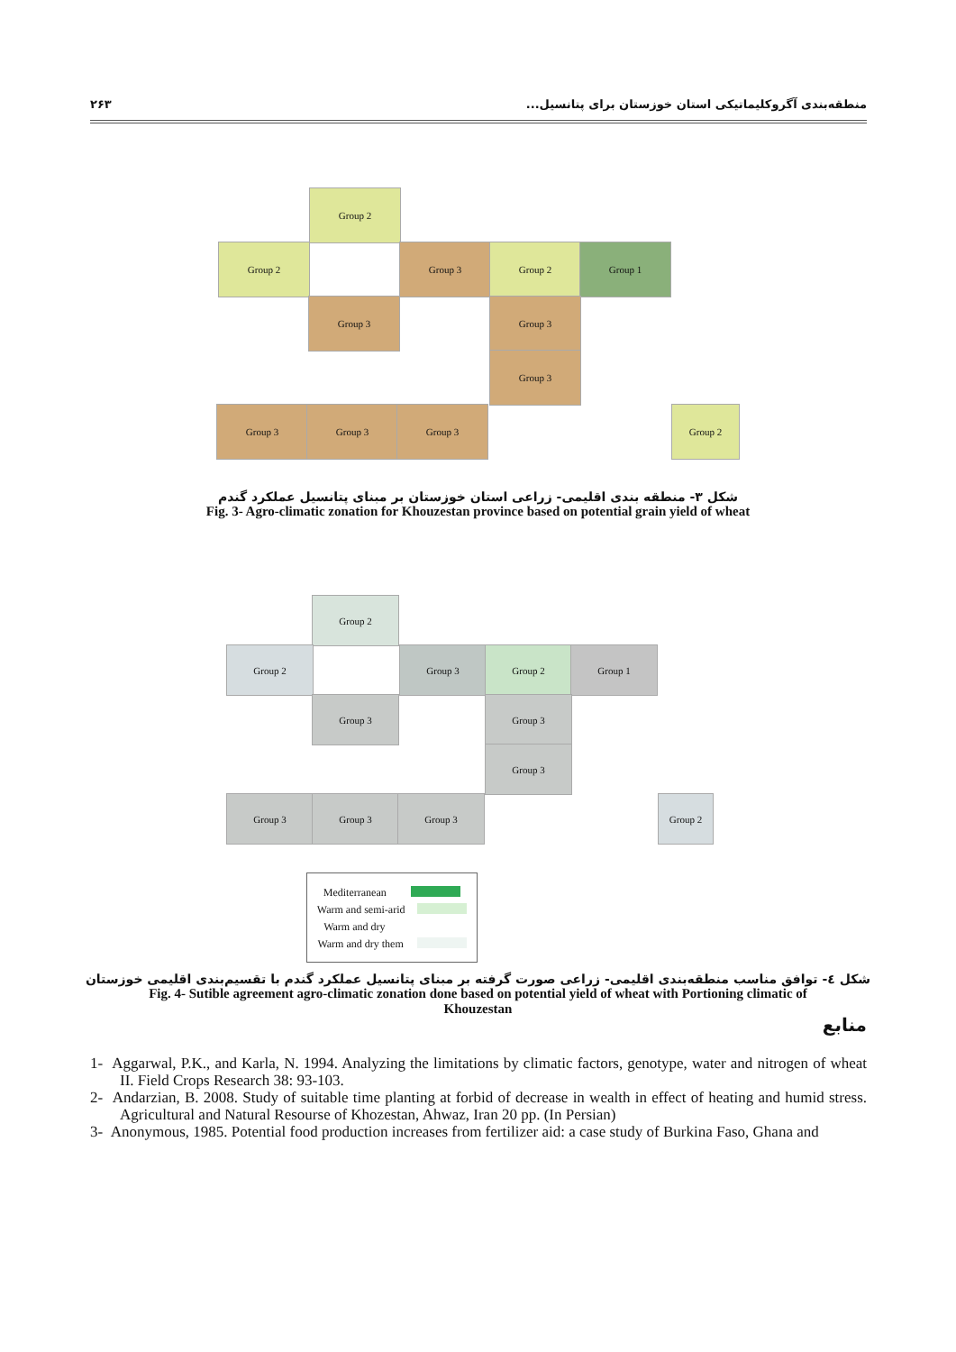منطقه‌بندی آگروکلیماتیکی استان خوزستان برای پتانسیل... ۲۶۳
Group 2
Group 2 Group 3 Group 2 Group 1
Group 3 Group 3
Group 3
Group 3 Group 3 Group 3 Group 2
شکل ۳- منطقه بندی اقلیمی- زراعی استان خوزستان بر مبنای پتانسیل عملکرد گندم
Fig. 3- Agro-climatic zonation for Khouzestan province based on potential grain yield of wheat
Group 2
Group 2 Group 3 Group 2 Group 1
Group 3 Group 3
Group 3
Group 3 Group 3 Group 3 Group 2
Mediterranean
Warm and semi-arid
Warm and dry
Warm and dry them
شکل ٤- توافق مناسب منطقه‌بندی اقلیمی- زراعی صورت گرفته بر مبنای پتانسیل عملکرد گندم با تقسیم‌بندی اقلیمی خوزستان
Fig. 4- Sutible agreement agro-climatic zonation done based on potential yield of wheat with Portioning climatic of
Khouzestan
منابع
1- Aggarwal, P.K., and Karla, N. 1994. Analyzing the limitations by climatic factors, genotype, water and nitrogen of wheat II. Field Crops Research 38: 93-103.
2- Andarzian, B. 2008. Study of suitable time planting at forbid of decrease in wealth in effect of heating and humid stress. Agricultural and Natural Resourse of Khozestan, Ahwaz, Iran 20 pp. (In Persian)
3- Anonymous, 1985. Potential food production increases from fertilizer aid: a case study of Burkina Faso, Ghana and